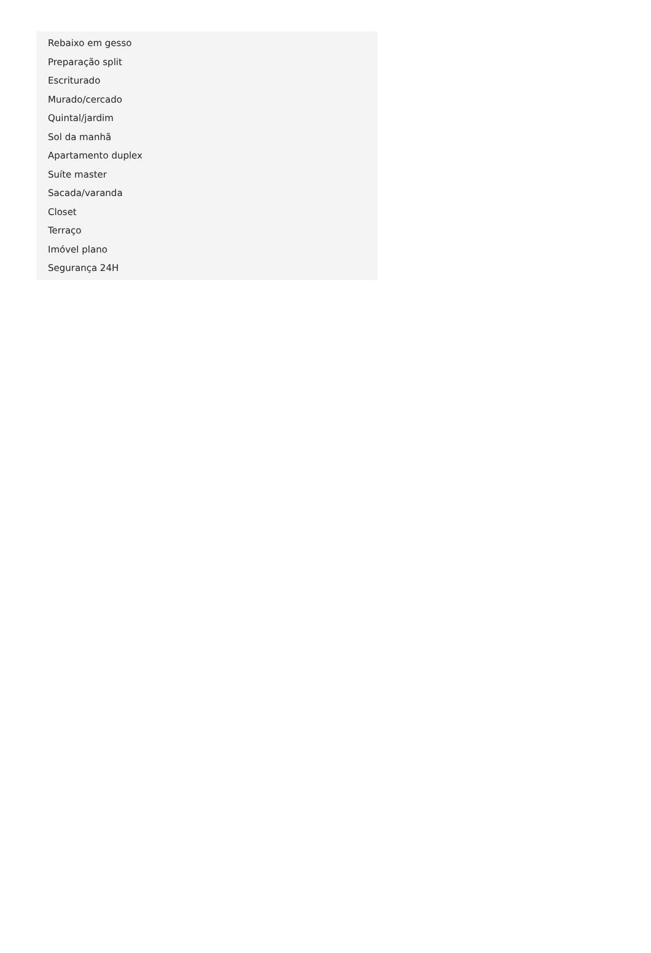Rebaixo em gesso
Preparação split
Escriturado
Murado/cercado
Quintal/jardim
Sol da manhã
Apartamento duplex
Suíte master
Sacada/varanda
Closet
Terraço
Imóvel plano
Segurança 24H